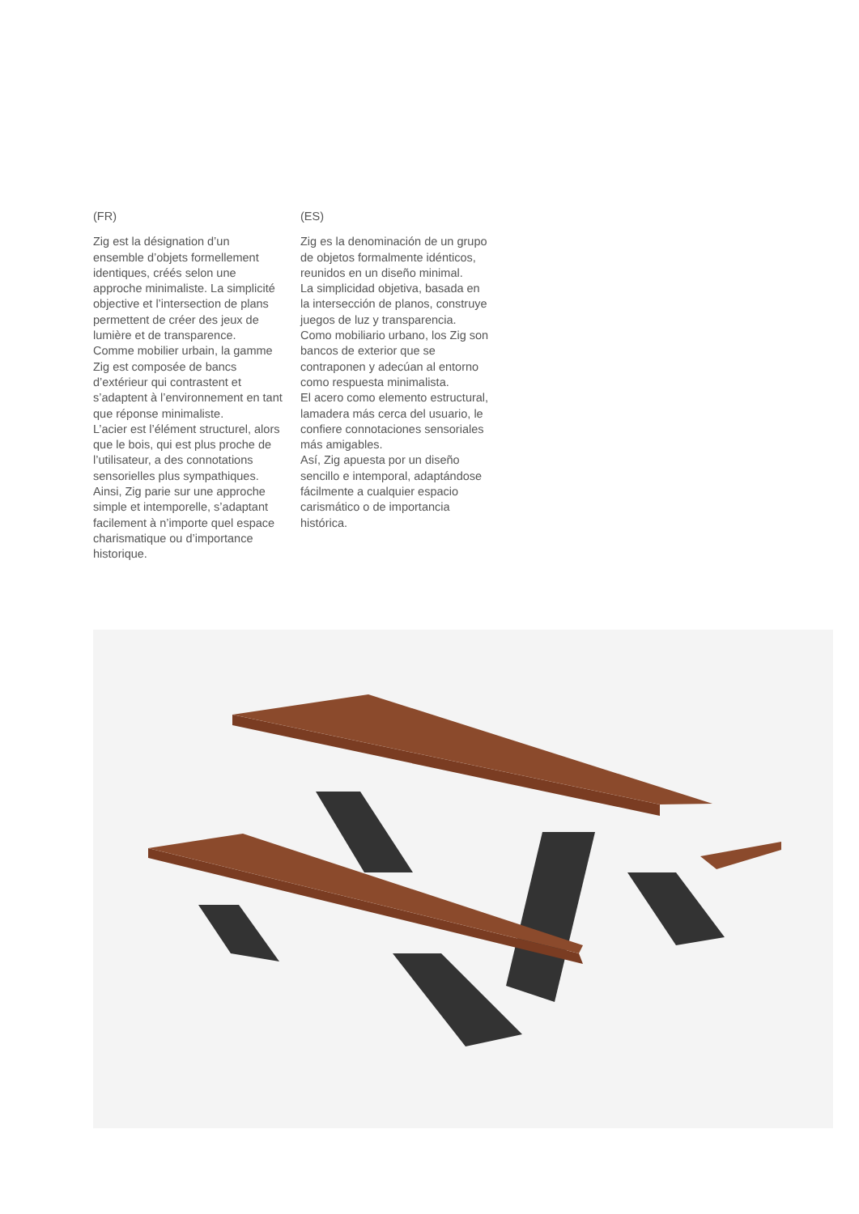(FR)
Zig est la désignation d’un ensemble d’objets formellement identiques, créés selon une approche minimaliste. La simplicité objective et l’intersection de plans permettent de créer des jeux de lumière et de transparence.
Comme mobilier urbain, la gamme Zig est composée de bancs d’extérieur qui contrastent et s’adaptent à l’environnement en tant que réponse minimaliste.
L’acier est l’élément structurel, alors que le bois, qui est plus proche de l’utilisateur, a des connotations sensorielles plus sympathiques.
Ainsi, Zig parie sur une approche simple et intemporelle, s’adaptant facilement à n’importe quel espace charismatique ou d’importance historique.
(ES)
Zig es la denominación de un grupo de objetos formalmente idénticos, reunidos en un diseño minimal.
La simplicidad objetiva, basada en la intersección de planos, construye juegos de luz y transparencia.
Como mobiliario urbano, los Zig son bancos de exterior que se contraponen y adecúan al entorno como respuesta minimalista.
El acero como elemento estructural, lamadera más cerca del usuario, le confiere connotaciones sensoriales más amigables.
Así, Zig apuesta por un diseño sencillo e intemporal, adaptándose fácilmente a cualquier espacio carismático o de importancia histórica.